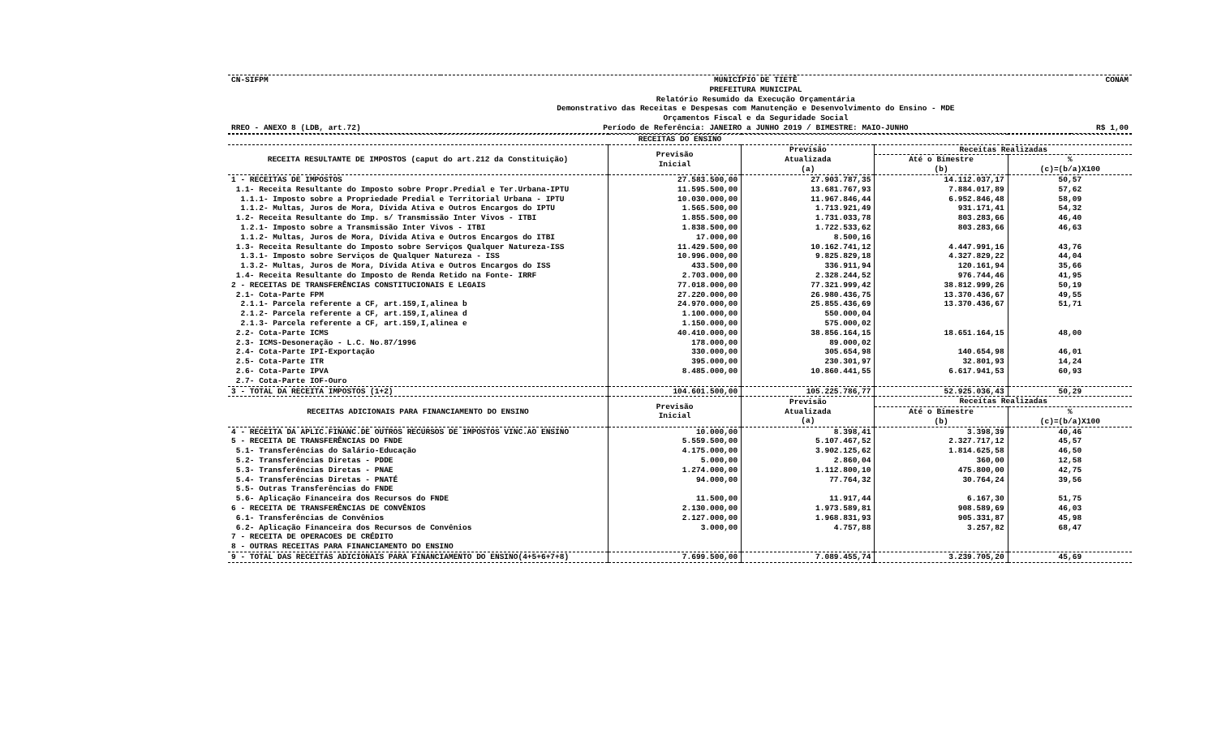| CN-SIFPM | MUNICÍPIO DE TIETÊ | CONAM |
| | PREFEITURA MUNICIPAL | |
| | Relatório Resumido da Execução Orçamentária | |
| | Demonstrativo das Receitas e Despesas com Manutenção e Desenvolvimento do Ensino - MDE | |
| | Orçamentos Fiscal e da Seguridade Social | |
| RREO - ANEXO 8 (LDB, art.72) | Período de Referência: JANEIRO a JUNHO 2019 / BIMESTRE: MAIO-JUNHO | R$ 1,00 |
| RECEITAS DO ENSINO | | | | |
| RECEITA RESULTANTE DE IMPOSTOS (caput do art.212 da Constituição) | Previsão Inicial | Previsão Atualizada (a) | Receitas Realizadas | |
| | | | Até o Bimestre (b) | % (c)=(b/a)X100 |
| 1 - RECEITAS DE IMPOSTOS | 27.583.500,00 | 27.903.787,35 | 14.112.037,17 | 50,57 |
| 1.1- Receita Resultante do Imposto sobre Propr.Predial e Ter.Urbana-IPTU | 11.595.500,00 | 13.681.767,93 | 7.884.017,89 | 57,62 |
| 1.1.1- Imposto sobre a Propriedade Predial e Territorial Urbana - IPTU | 10.030.000,00 | 11.967.846,44 | 6.952.846,48 | 58,09 |
| 1.1.2- Multas, Juros de Mora, Dívida Ativa e Outros Encargos do IPTU | 1.565.500,00 | 1.713.921,49 | 931.171,41 | 54,32 |
| 1.2- Receita Resultante do Imp. s/ Transmissão Inter Vivos - ITBI | 1.855.500,00 | 1.731.033,78 | 803.283,66 | 46,40 |
| 1.2.1- Imposto sobre a Transmissão Inter Vivos - ITBI | 1.838.500,00 | 1.722.533,62 | 803.283,66 | 46,63 |
| 1.1.2- Multas, Juros de Mora, Dívida Ativa e Outros Encargos do ITBI | 17.000,00 | 8.500,16 | | |
| 1.3- Receita Resultante do Imposto sobre Serviços Qualquer Natureza-ISS | 11.429.500,00 | 10.162.741,12 | 4.447.991,16 | 43,76 |
| 1.3.1- Imposto sobre Serviços de Qualquer Natureza - ISS | 10.996.000,00 | 9.825.829,18 | 4.327.829,22 | 44,04 |
| 1.3.2- Multas, Juros de Mora, Dívida Ativa e Outros Encargos do ISS | 433.500,00 | 336.911,94 | 120.161,94 | 35,66 |
| 1.4- Receita Resultante do Imposto de Renda Retido na Fonte- IRRF | 2.703.000,00 | 2.328.244,52 | 976.744,46 | 41,95 |
| 2 - RECEITAS DE TRANSFERÊNCIAS CONSTITUCIONAIS E LEGAIS | 77.018.000,00 | 77.321.999,42 | 38.812.999,26 | 50,19 |
| 2.1- Cota-Parte FPM | 27.220.000,00 | 26.980.436,75 | 13.370.436,67 | 49,55 |
| 2.1.1- Parcela referente a CF, art.159,I,alinea b | 24.970.000,00 | 25.855.436,69 | 13.370.436,67 | 51,71 |
| 2.1.2- Parcela referente a CF, art.159,I,alinea d | 1.100.000,00 | 550.000,04 | | |
| 2.1.3- Parcela referente a CF, art.159,I,alinea e | 1.150.000,00 | 575.000,02 | | |
| 2.2- Cota-Parte ICMS | 40.410.000,00 | 38.856.164,15 | 18.651.164,15 | 48,00 |
| 2.3- ICMS-Desoneração - L.C. No.87/1996 | 178.000,00 | 89.000,02 | | |
| 2.4- Cota-Parte IPI-Exportação | 330.000,00 | 305.654,98 | 140.654,98 | 46,01 |
| 2.5- Cota-Parte ITR | 395.000,00 | 230.301,97 | 32.801,93 | 14,24 |
| 2.6- Cota-Parte IPVA | 8.485.000,00 | 10.860.441,55 | 6.617.941,53 | 60,93 |
| 2.7- Cota-Parte IOF-Ouro | | | | |
| 3 - TOTAL DA RECEITA IMPOSTOS (1+2) | 104.601.500,00 | 105.225.786,77 | 52.925.036,43 | 50,29 |
| RECEITAS ADICIONAIS PARA FINANCIAMENTO DO ENSINO | Previsão Inicial | Previsão Atualizada (a) | Receitas Realizadas | |
| | | | Até o Bimestre (b) | % (c)=(b/a)X100 |
| 4 - RECEITA DA APLIC.FINANC.DE OUTROS RECURSOS DE IMPOSTOS VINC.AO ENSINO | 10.000,00 | 8.398,41 | 3.398,39 | 40,46 |
| 5 - RECEITA DE TRANSFERÊNCIAS DO FNDE | 5.559.500,00 | 5.107.467,52 | 2.327.717,12 | 45,57 |
| 5.1- Transferências do Salário-Educação | 4.175.000,00 | 3.902.125,62 | 1.814.625,58 | 46,50 |
| 5.2- Transferências Diretas - PDDE | 5.000,00 | 2.860,04 | 360,00 | 12,58 |
| 5.3- Transferências Diretas - PNAE | 1.274.000,00 | 1.112.800,10 | 475.800,00 | 42,75 |
| 5.4- Transferências Diretas - PNATÉ | 94.000,00 | 77.764,32 | 30.764,24 | 39,56 |
| 5.5- Outras Transferências do FNDE | | | | |
| 5.6- Aplicação Financeira dos Recursos do FNDE | 11.500,00 | 11.917,44 | 6.167,30 | 51,75 |
| 6 - RECEITA DE TRANSFERÊNCIAS DE CONVÊNIOS | 2.130.000,00 | 1.973.589,81 | 908.589,69 | 46,03 |
| 6.1- Transferências de Convênios | 2.127.000,00 | 1.968.831,93 | 905.331,87 | 45,98 |
| 6.2- Aplicação Financeira dos Recursos de Convênios | 3.000,00 | 4.757,88 | 3.257,82 | 68,47 |
| 7 - RECEITA DE OPERACOES DE CRÉDITO | | | | |
| 8 - OUTRAS RECEITAS PARA FINANCIAMENTO DO ENSINO | | | | |
| 9 - TOTAL DAS RECEITAS ADICIONAIS PARA FINANCIAMENTO DO ENSINO(4+5+6+7+8) | 7.699.500,00 | 7.089.455,74 | 3.239.705,20 | 45,69 |